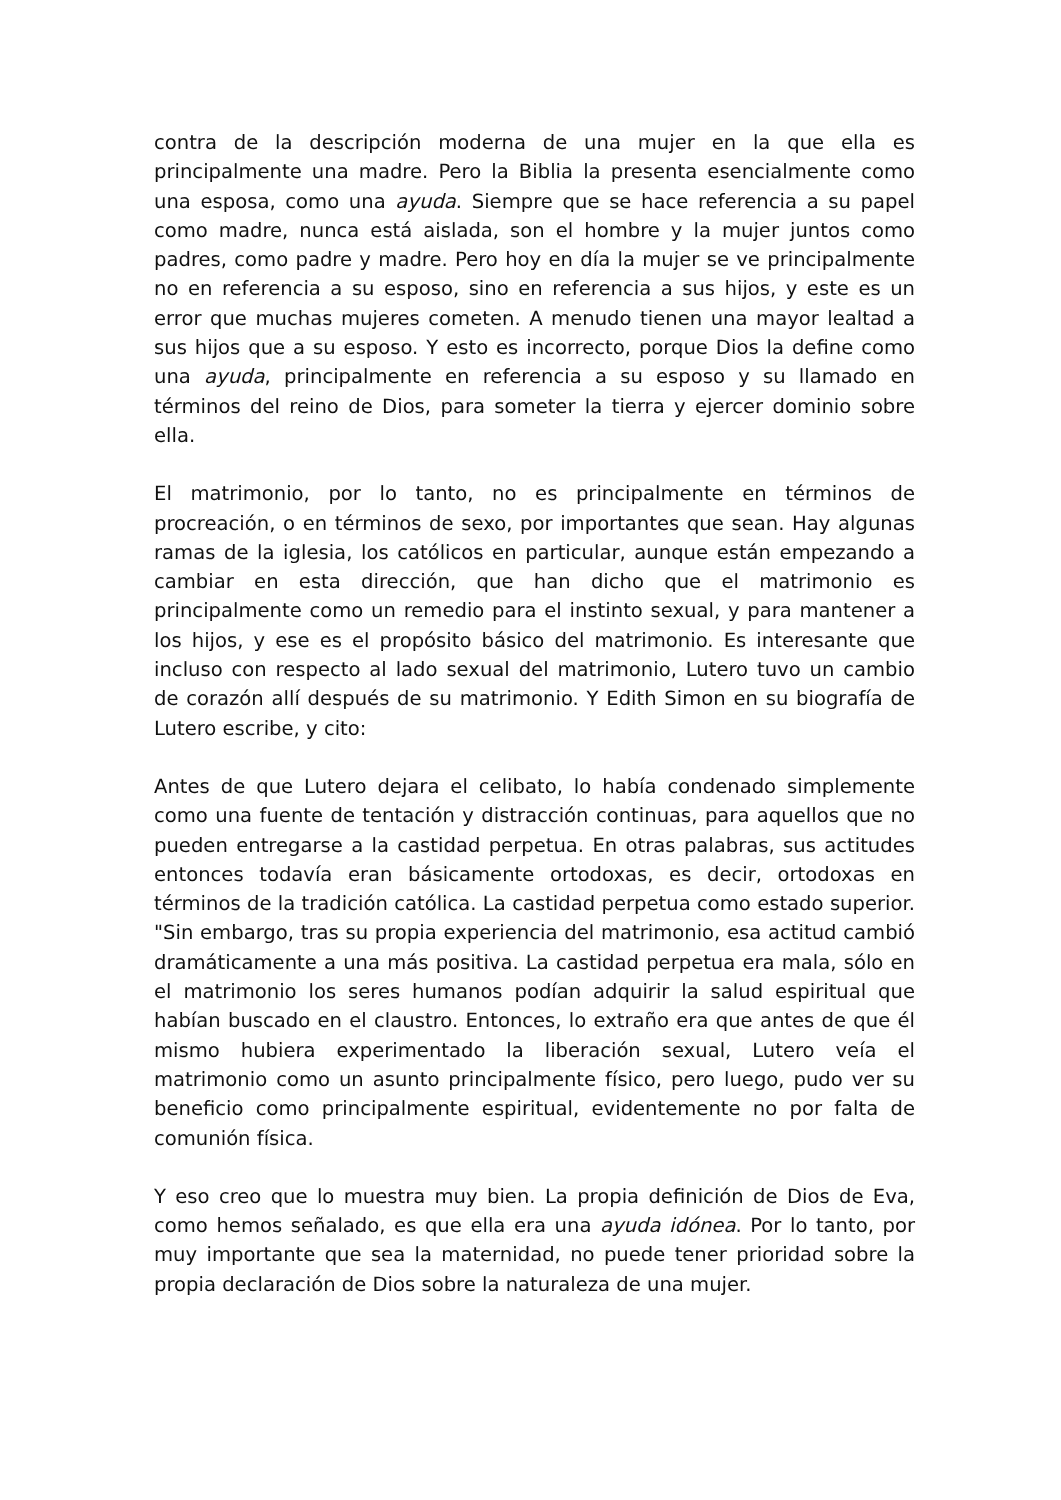contra de la descripción moderna de una mujer en la que ella es principalmente una madre. Pero la Biblia la presenta esencialmente como una esposa, como una ayuda. Siempre que se hace referencia a su papel como madre, nunca está aislada, son el hombre y la mujer juntos como padres, como padre y madre. Pero hoy en día la mujer se ve principalmente no en referencia a su esposo, sino en referencia a sus hijos, y este es un error que muchas mujeres cometen. A menudo tienen una mayor lealtad a sus hijos que a su esposo. Y esto es incorrecto, porque Dios la define como una ayuda, principalmente en referencia a su esposo y su llamado en términos del reino de Dios, para someter la tierra y ejercer dominio sobre ella.
El matrimonio, por lo tanto, no es principalmente en términos de procreación, o en términos de sexo, por importantes que sean. Hay algunas ramas de la iglesia, los católicos en particular, aunque están empezando a cambiar en esta dirección, que han dicho que el matrimonio es principalmente como un remedio para el instinto sexual, y para mantener a los hijos, y ese es el propósito básico del matrimonio. Es interesante que incluso con respecto al lado sexual del matrimonio, Lutero tuvo un cambio de corazón allí después de su matrimonio. Y Edith Simon en su biografía de Lutero escribe, y cito:
Antes de que Lutero dejara el celibato, lo había condenado simplemente como una fuente de tentación y distracción continuas, para aquellos que no pueden entregarse a la castidad perpetua. En otras palabras, sus actitudes entonces todavía eran básicamente ortodoxas, es decir, ortodoxas en términos de la tradición católica. La castidad perpetua como estado superior. "Sin embargo, tras su propia experiencia del matrimonio, esa actitud cambió dramáticamente a una más positiva. La castidad perpetua era mala, sólo en el matrimonio los seres humanos podían adquirir la salud espiritual que habían buscado en el claustro. Entonces, lo extraño era que antes de que él mismo hubiera experimentado la liberación sexual, Lutero veía el matrimonio como un asunto principalmente físico, pero luego, pudo ver su beneficio como principalmente espiritual, evidentemente no por falta de comunión física.
Y eso creo que lo muestra muy bien. La propia definición de Dios de Eva, como hemos señalado, es que ella era una ayuda idónea. Por lo tanto, por muy importante que sea la maternidad, no puede tener prioridad sobre la propia declaración de Dios sobre la naturaleza de una mujer.